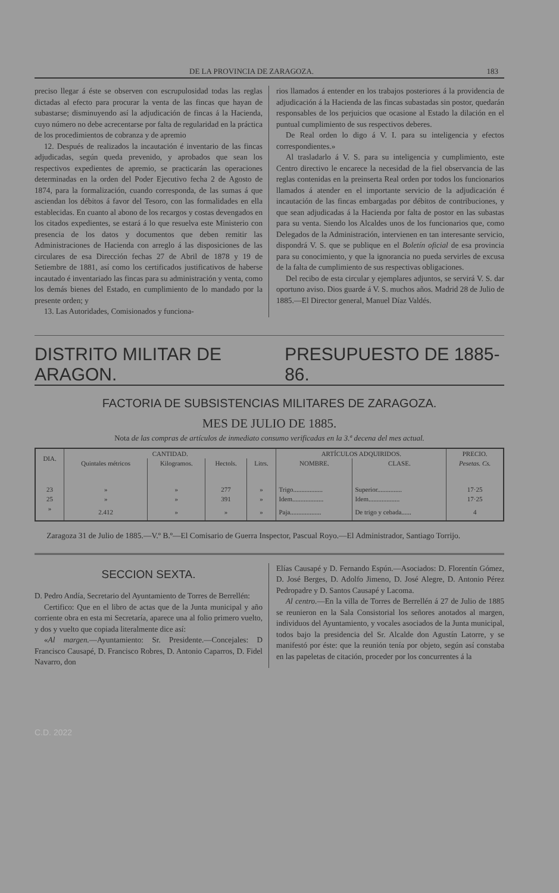DE LA PROVINCIA DE ZARAGOZA. 183
preciso llegar á éste se observen con escrupulosidad todas las reglas dictadas al efecto para procurar la venta de las fincas que hayan de subastarse; disminuyendo así la adjudicación de fincas á la Hacienda, cuyo número no debe acrecentarse por falta de regularidad en la práctica de los procedimientos de cobranza y de apremio
12. Después de realizados la incautación é inventario de las fincas adjudicadas, según queda prevenido, y aprobados que sean los respectivos expedientes de apremio, se practicarán las operaciones determinadas en la orden del Poder Ejecutivo fecha 2 de Agosto de 1874, para la formalización, cuando corresponda, de las sumas á que asciendan los débitos á favor del Tesoro, con las formalidades en ella establecidas. En cuanto al abono de los recargos y costas devengados en los citados expedientes, se estará á lo que resuelva este Ministerio con presencia de los datos y documentos que deben remitir las Administraciones de Hacienda con arreglo á las disposiciones de las circulares de esa Dirección fechas 27 de Abril de 1878 y 19 de Setiembre de 1881, así como los certificados justificativos de haberse incautado é inventariado las fincas para su administración y venta, como los demás bienes del Estado, en cumplimiento de lo mandado por la presente orden; y
13. Las Autoridades, Comisionados y funciona-
rios llamados á entender en los trabajos posteriores á la providencia de adjudicación á la Hacienda de las fincas subastadas sin postor, quedarán responsables de los perjuicios que ocasione al Estado la dilación en el puntual cumplimiento de sus respectivos deberes.
De Real orden lo digo á V. I. para su inteligencia y efectos correspondientes.»
Al trasladarlo á V. S. para su inteligencia y cumplimiento, este Centro directivo le encarece la necesidad de la fiel observancia de las reglas contenidas en la preinserta Real orden por todos los funcionarios llamados á atender en el importante servicio de la adjudicación é incautación de las fincas embargadas por débitos de contribuciones, y que sean adjudicadas á la Hacienda por falta de postor en las subastas para su venta. Siendo los Alcaldes unos de los funcionarios que, como Delegados de la Administración, intervienen en tan interesante servicio, dispondrá V. S. que se publique en el Boletín oficial de esa provincia para su conocimiento, y que la ignorancia no pueda servirles de excusa de la falta de cumplimiento de sus respectivas obligaciones.
Del recibo de esta circular y ejemplares adjuntos, se servirá V. S. dar oportuno aviso. Dios guarde á V. S. muchos años. Madrid 28 de Julio de 1885.—El Director general, Manuel Díaz Valdés.
DISTRITO MILITAR DE ARAGON. PRESUPUESTO DE 1885-86.
FACTORIA DE SUBSISTENCIAS MILITARES DE ZARAGOZA.
MES DE JULIO DE 1885.
Nota de las compras de artículos de inmediato consumo verificadas en la 3.ª decena del mes actual.
| DIA. | CANTIDAD. | | | | ARTÍCULOS ADQUIRIDOS. | | PRECIO. |
| --- | --- | --- | --- | --- | --- | --- | --- |
| | Quintales métricos | Kilogramos. | Hectols. | Litrs. | NOMBRE. | CLASE. | Pesetas. Cs. |
| 23 | » | » | 277 | » | Trigo.................. | Superior............... | 17·25 |
| 25 | » | » | 391 | » | Idem................... | Idem................... | 17·25 |
| » | 2.412 | » | » | » | Paja................... | De trigo y cebada...... | 4 |
Zaragoza 31 de Julio de 1885.—V.º B.º—El Comisario de Guerra Inspector, Pascual Royo.—El Administrador, Santiago Torrijo.
SECCION SEXTA.
D. Pedro Andía, Secretario del Ayuntamiento de Torres de Berrellén:
Certifico: Que en el libro de actas que de la Junta municipal y año corriente obra en esta mi Secretaría, aparece una al folio primero vuelto, y dos y vuelto que copiada literalmente dice así:
«Al margen.—Ayuntamiento: Sr. Presidente.—Concejales: D Francisco Causapé, D. Francisco Robres, D. Antonio Caparros, D. Fidel Navarro, don
Elías Causapé y D. Fernando Espún.—Asociados: D. Florentín Gómez, D. José Berges, D. Adolfo Jimeno, D. José Alegre, D. Antonio Pérez Pedropadre y D. Santos Causapé y Lacoma.
Al centro.—En la villa de Torres de Berrellén á 27 de Julio de 1885 se reunieron en la Sala Consistorial los señores anotados al margen, individuos del Ayuntamiento, y vocales asociados de la Junta municipal, todos bajo la presidencia del Sr. Alcalde don Agustín Latorre, y se manifestó por éste: que la reunión tenía por objeto, según así constaba en las papeletas de citación, proceder por los concurrentes á la
C.D. 2022